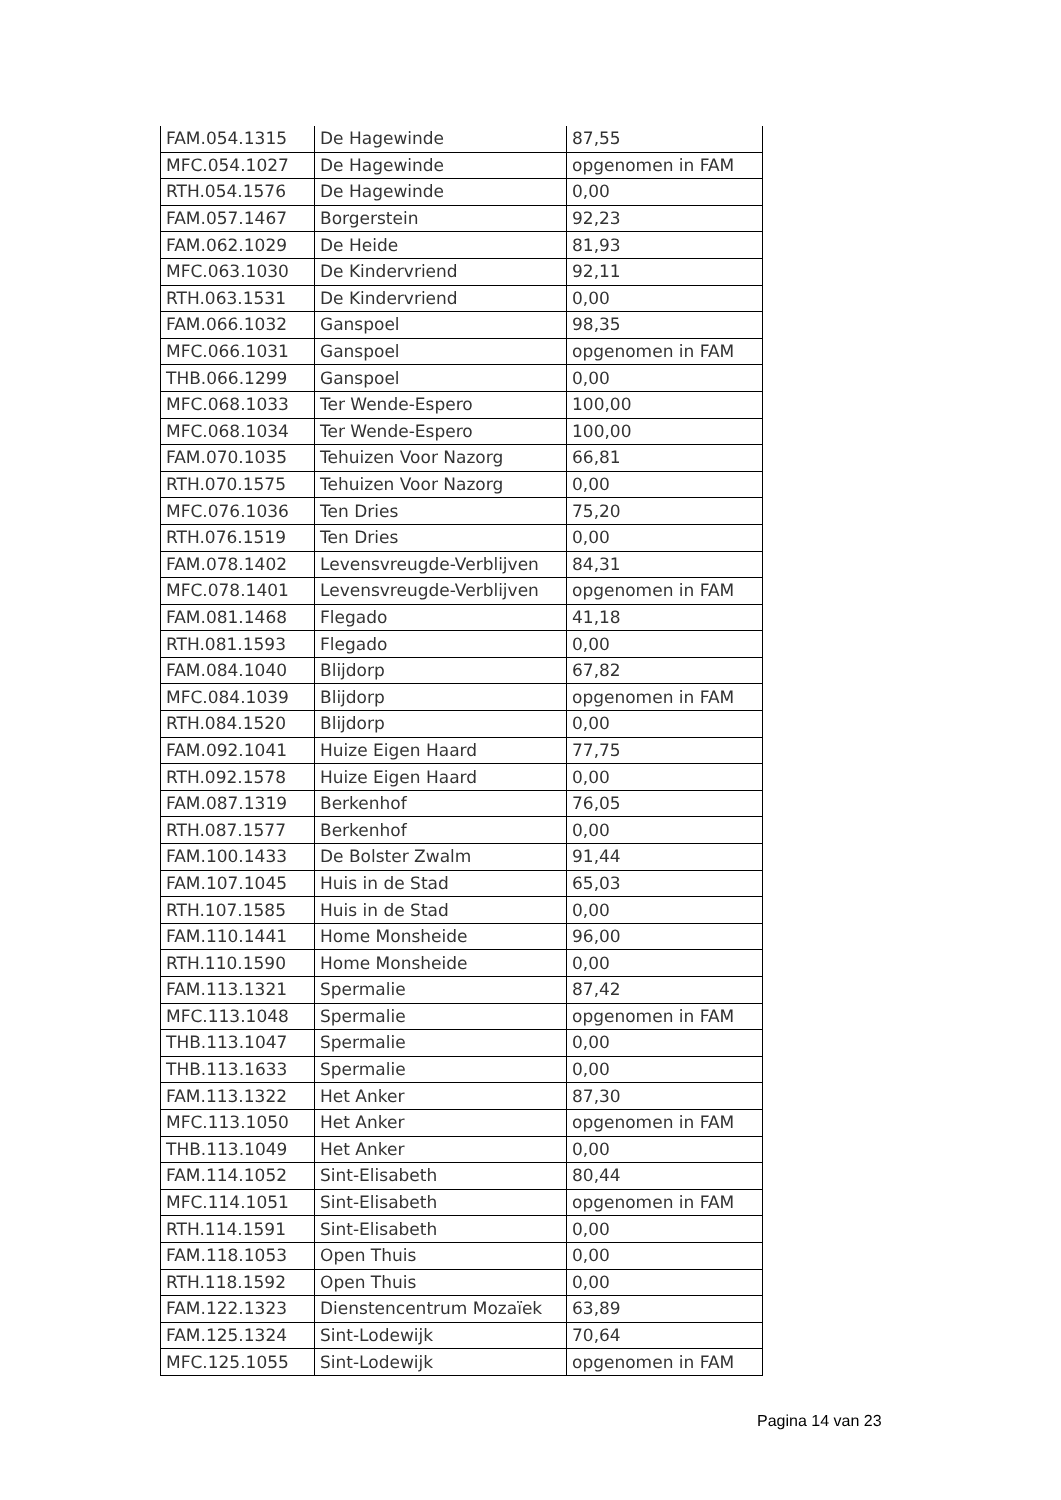| FAM.054.1315 | De Hagewinde | 87,55 |
| MFC.054.1027 | De Hagewinde | opgenomen in FAM |
| RTH.054.1576 | De Hagewinde | 0,00 |
| FAM.057.1467 | Borgerstein | 92,23 |
| FAM.062.1029 | De Heide | 81,93 |
| MFC.063.1030 | De Kindervriend | 92,11 |
| RTH.063.1531 | De Kindervriend | 0,00 |
| FAM.066.1032 | Ganspoel | 98,35 |
| MFC.066.1031 | Ganspoel | opgenomen in FAM |
| THB.066.1299 | Ganspoel | 0,00 |
| MFC.068.1033 | Ter Wende-Espero | 100,00 |
| MFC.068.1034 | Ter Wende-Espero | 100,00 |
| FAM.070.1035 | Tehuizen Voor Nazorg | 66,81 |
| RTH.070.1575 | Tehuizen Voor Nazorg | 0,00 |
| MFC.076.1036 | Ten Dries | 75,20 |
| RTH.076.1519 | Ten Dries | 0,00 |
| FAM.078.1402 | Levensvreugde-Verblijven | 84,31 |
| MFC.078.1401 | Levensvreugde-Verblijven | opgenomen in FAM |
| FAM.081.1468 | Flegado | 41,18 |
| RTH.081.1593 | Flegado | 0,00 |
| FAM.084.1040 | Blijdorp | 67,82 |
| MFC.084.1039 | Blijdorp | opgenomen in FAM |
| RTH.084.1520 | Blijdorp | 0,00 |
| FAM.092.1041 | Huize Eigen Haard | 77,75 |
| RTH.092.1578 | Huize Eigen Haard | 0,00 |
| FAM.087.1319 | Berkenhof | 76,05 |
| RTH.087.1577 | Berkenhof | 0,00 |
| FAM.100.1433 | De Bolster Zwalm | 91,44 |
| FAM.107.1045 | Huis in de Stad | 65,03 |
| RTH.107.1585 | Huis in de Stad | 0,00 |
| FAM.110.1441 | Home Monsheide | 96,00 |
| RTH.110.1590 | Home Monsheide | 0,00 |
| FAM.113.1321 | Spermalie | 87,42 |
| MFC.113.1048 | Spermalie | opgenomen in FAM |
| THB.113.1047 | Spermalie | 0,00 |
| THB.113.1633 | Spermalie | 0,00 |
| FAM.113.1322 | Het Anker | 87,30 |
| MFC.113.1050 | Het Anker | opgenomen in FAM |
| THB.113.1049 | Het Anker | 0,00 |
| FAM.114.1052 | Sint-Elisabeth | 80,44 |
| MFC.114.1051 | Sint-Elisabeth | opgenomen in FAM |
| RTH.114.1591 | Sint-Elisabeth | 0,00 |
| FAM.118.1053 | Open Thuis | 0,00 |
| RTH.118.1592 | Open Thuis | 0,00 |
| FAM.122.1323 | Dienstencentrum Mozaïek | 63,89 |
| FAM.125.1324 | Sint-Lodewijk | 70,64 |
| MFC.125.1055 | Sint-Lodewijk | opgenomen in FAM |
Pagina 14 van 23